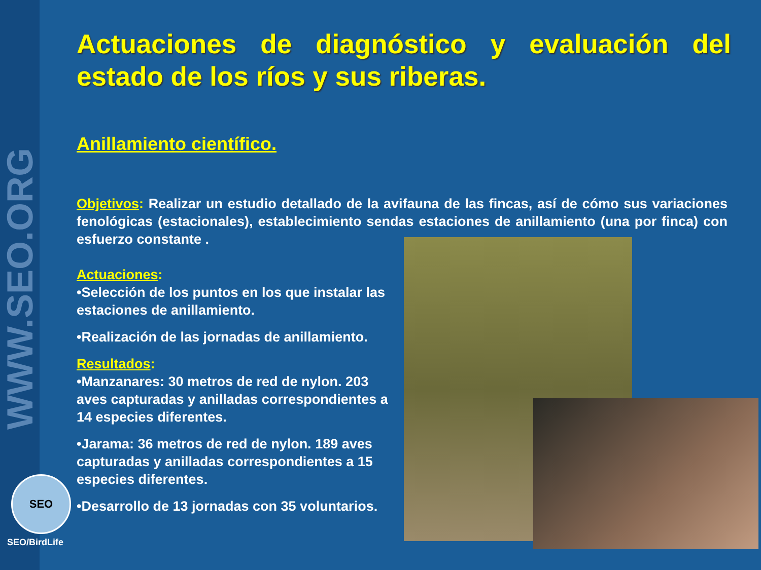WWW.SEO.ORG
SEO
SEO/BirdLife
Actuaciones de diagnóstico y evaluación del estado de los ríos y sus riberas.
Anillamiento científico.
Objetivos: Realizar un estudio detallado de la avifauna de las fincas, así de cómo sus variaciones fenológicas (estacionales), establecimiento sendas estaciones de anillamiento (una por finca) con esfuerzo constante .
Actuaciones:
•Selección de los puntos en los que instalar las estaciones de anillamiento.
•Realización de las jornadas de anillamiento.
Resultados:
•Manzanares: 30 metros de red de nylon. 203 aves capturadas y anilladas correspondientes a 14 especies diferentes.
•Jarama: 36 metros de red de nylon. 189 aves capturadas y anilladas correspondientes a 15 especies diferentes.
•Desarrollo de 13 jornadas con 35 voluntarios.